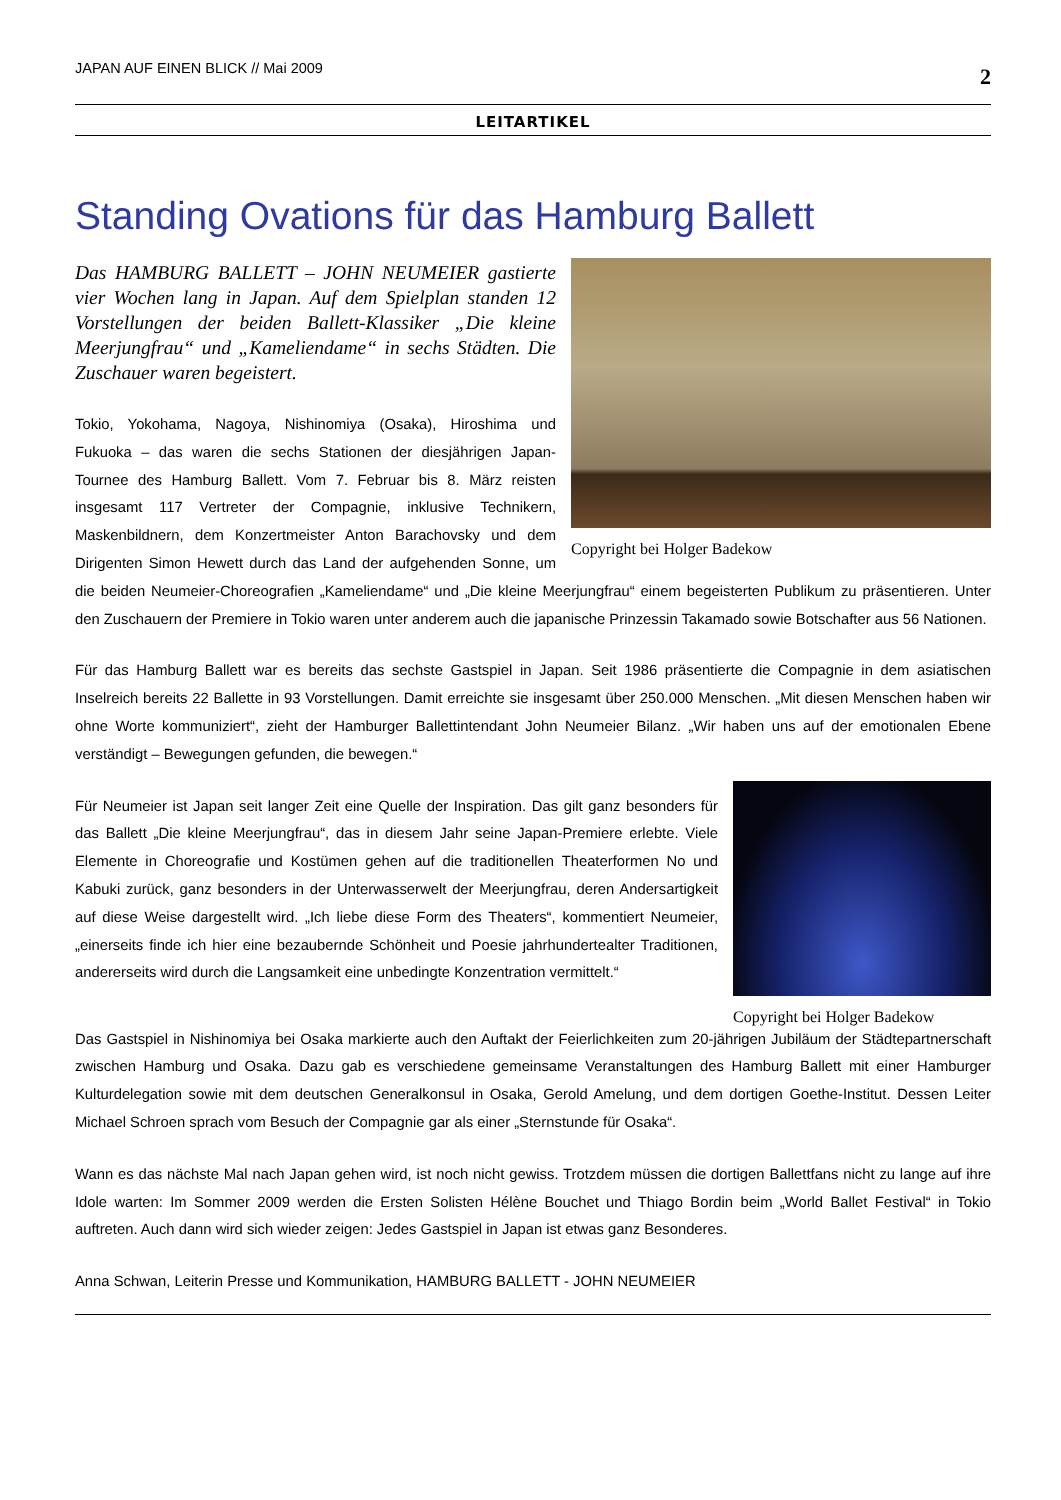JAPAN AUF EINEN BLICK // Mai 2009 2
LEITARTIKEL
Standing Ovations für das Hamburg Ballett
Copyright bei Holger Badekow
Das HAMBURG BALLETT – JOHN NEUMEIER gastierte vier Wochen lang in Japan. Auf dem Spielplan standen 12 Vorstellungen der beiden Ballett-Klassiker „Die kleine Meerjungfrau“ und „Kameliendame“ in sechs Städten. Die Zuschauer waren begeistert.
Tokio, Yokohama, Nagoya, Nishinomiya (Osaka), Hiroshima und Fukuoka – das waren die sechs Stationen der diesjährigen Japan-Tournee des Hamburg Ballett. Vom 7. Februar bis 8. März reisten insgesamt 117 Vertreter der Compagnie, inklusive Technikern, Maskenbildnern, dem Konzertmeister Anton Barachovsky und dem Dirigenten Simon Hewett durch das Land der aufgehenden Sonne, um die beiden Neumeier-Choreografien „Kameliendame“ und „Die kleine Meerjungfrau“ einem begeisterten Publikum zu präsentieren. Unter den Zuschauern der Premiere in Tokio waren unter anderem auch die japanische Prinzessin Takamado sowie Botschafter aus 56 Nationen.
Für das Hamburg Ballett war es bereits das sechste Gastspiel in Japan. Seit 1986 präsentierte die Compagnie in dem asiatischen Inselreich bereits 22 Ballette in 93 Vorstellungen. Damit erreichte sie insgesamt über 250.000 Menschen. „Mit diesen Menschen haben wir ohne Worte kommuniziert“, zieht der Hamburger Ballettintendant John Neumeier Bilanz. „Wir haben uns auf der emotionalen Ebene verständigt – Bewegungen gefunden, die bewegen.“
Copyright bei Holger Badekow
Für Neumeier ist Japan seit langer Zeit eine Quelle der Inspiration. Das gilt ganz besonders für das Ballett „Die kleine Meerjungfrau“, das in diesem Jahr seine Japan-Premiere erlebte. Viele Elemente in Choreografie und Kostümen gehen auf die traditionellen Theaterformen No und Kabuki zurück, ganz besonders in der Unterwasserwelt der Meerjungfrau, deren Andersartigkeit auf diese Weise dargestellt wird. „Ich liebe diese Form des Theaters“, kommentiert Neumeier, „einerseits finde ich hier eine bezaubernde Schönheit und Poesie jahrhundertealter Traditionen, andererseits wird durch die Langsamkeit eine unbedingte Konzentration vermittelt.“
Das Gastspiel in Nishinomiya bei Osaka markierte auch den Auftakt der Feierlichkeiten zum 20-jährigen Jubiläum der Städtepartnerschaft zwischen Hamburg und Osaka. Dazu gab es verschiedene gemeinsame Veranstaltungen des Hamburg Ballett mit einer Hamburger Kulturdelegation sowie mit dem deutschen Generalkonsul in Osaka, Gerold Amelung, und dem dortigen Goethe-Institut. Dessen Leiter Michael Schroen sprach vom Besuch der Compagnie gar als einer „Sternstunde für Osaka“.
Wann es das nächste Mal nach Japan gehen wird, ist noch nicht gewiss. Trotzdem müssen die dortigen Ballettfans nicht zu lange auf ihre Idole warten: Im Sommer 2009 werden die Ersten Solisten Hélène Bouchet und Thiago Bordin beim „World Ballet Festival“ in Tokio auftreten. Auch dann wird sich wieder zeigen: Jedes Gastspiel in Japan ist etwas ganz Besonderes.
Anna Schwan, Leiterin Presse und Kommunikation, HAMBURG BALLETT - JOHN NEUMEIER